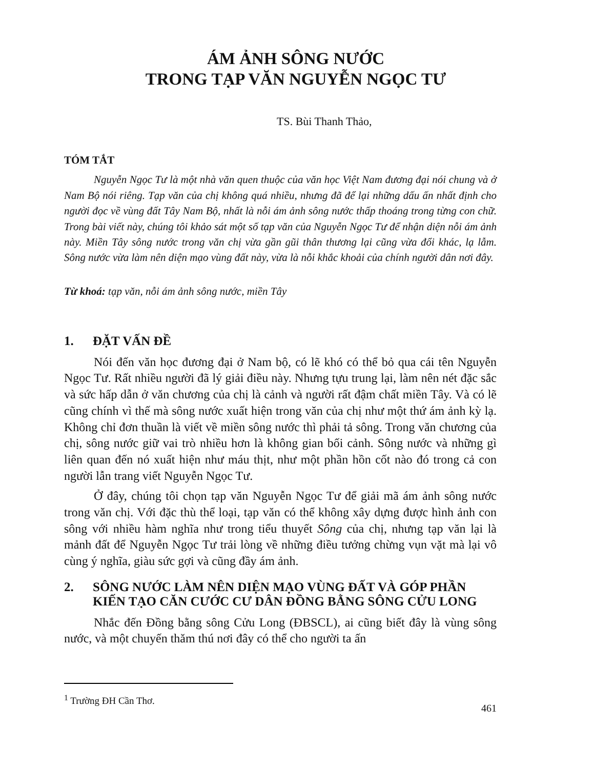ÁM ẢNH SÔNG NƯỚC
TRONG TẠP VĂN NGUYỄN NGỌC TƯ
TS. Bùi Thanh Thảo,
TÓM TẮT
Nguyễn Ngọc Tư là một nhà văn quen thuộc của văn học Việt Nam đương đại nói chung và ở Nam Bộ nói riêng. Tạp văn của chị không quá nhiều, nhưng đã để lại những dấu ấn nhất định cho người đọc về vùng đất Tây Nam Bộ, nhất là nỗi ám ảnh sông nước thấp thoáng trong từng con chữ. Trong bài viết này, chúng tôi khảo sát một số tạp văn của Nguyễn Ngọc Tư để nhận diện nỗi ám ảnh này. Miền Tây sông nước trong văn chị vừa gần gũi thân thương lại cũng vừa đổi khác, lạ lẫm. Sông nước vừa làm nên diện mạo vùng đất này, vừa là nỗi khắc khoải của chính người dân nơi đây.
Từ khoá: tạp văn, nỗi ám ảnh sông nước, miền Tây
1. ĐẶT VẤN ĐỀ
Nói đến văn học đương đại ở Nam bộ, có lẽ khó có thể bỏ qua cái tên Nguyễn Ngọc Tư. Rất nhiều người đã lý giải điều này. Nhưng tựu trung lại, làm nên nét đặc sắc và sức hấp dẫn ở văn chương của chị là cảnh và người rất đậm chất miền Tây. Và có lẽ cũng chính vì thế mà sông nước xuất hiện trong văn của chị như một thứ ám ảnh kỳ lạ. Không chỉ đơn thuần là viết về miền sông nước thì phải tả sông. Trong văn chương của chị, sông nước giữ vai trò nhiều hơn là không gian bối cảnh. Sông nước và những gì liên quan đến nó xuất hiện như máu thịt, như một phần hồn cốt nào đó trong cả con người lẫn trang viết Nguyễn Ngọc Tư.
Ở đây, chúng tôi chọn tạp văn Nguyễn Ngọc Tư để giải mã ám ảnh sông nước trong văn chị. Với đặc thù thể loại, tạp văn có thể không xây dựng được hình ảnh con sông với nhiều hàm nghĩa như trong tiểu thuyết Sông của chị, nhưng tạp văn lại là mảnh đất để Nguyễn Ngọc Tư trải lòng về những điều tưởng chừng vụn vặt mà lại vô cùng ý nghĩa, giàu sức gợi và cũng đầy ám ảnh.
2. SÔNG NƯỚC LÀM NÊN DIỆN MẠO VÙNG ĐẤT VÀ GÓP PHẦN KIẾN TẠO CĂN CƯỚC CƯ DÂN ĐỒNG BẰNG SÔNG CỬU LONG
Nhắc đến Đồng bằng sông Cửu Long (ĐBSCL), ai cũng biết đây là vùng sông nước, và một chuyến thăm thú nơi đây có thể cho người ta ấn
<sup>1</sup> Trường ĐH Cần Thơ.
461